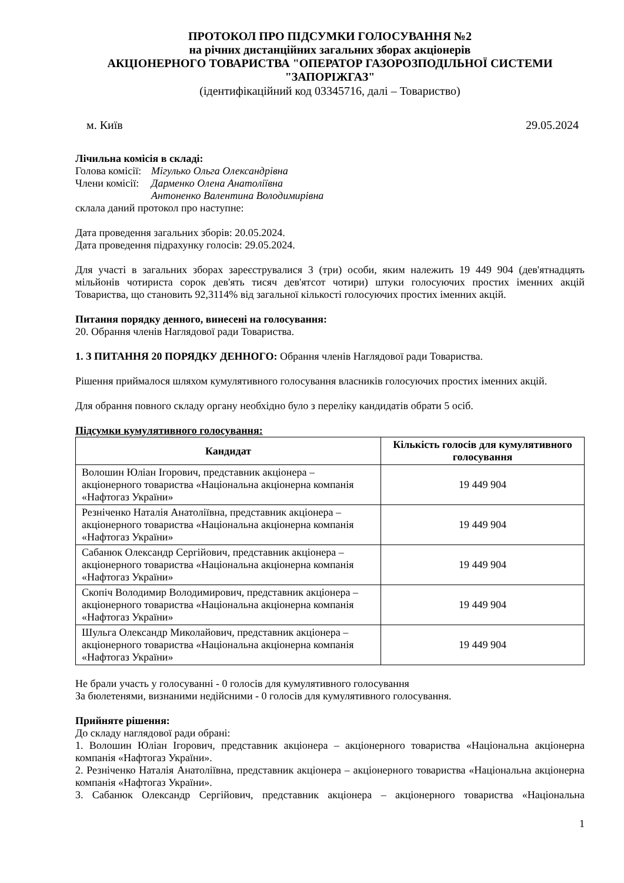ПРОТОКОЛ ПРО ПІДСУМКИ ГОЛОСУВАННЯ №2
на річних дистанційних загальних зборах акціонерів
АКЦІОНЕРНОГО ТОВАРИСТВА "ОПЕРАТОР ГАЗОРОЗПОДІЛЬНОЇ СИСТЕМИ "ЗАПОРІЖГАЗ"
(ідентифікаційний код 03345716, далі – Товариство)
м. Київ 29.05.2024
Лічильна комісія в складі:
Голова комісії: Мігулько Ольга Олександрівна
Члени комісії: Дарменко Олена Анатоліївна
Антоненко Валентина Володимирівна
склала даний протокол про наступне:
Дата проведення загальних зборів: 20.05.2024.
Дата проведення підрахунку голосів: 29.05.2024.
Для участі в загальних зборах зареєструвалися 3 (три) особи, яким належить 19 449 904 (дев'ятнадцять мільйонів чотириста сорок дев'ять тисяч дев'ятсот чотири) штуки голосуючих простих іменних акцій Товариства, що становить 92,3114% від загальної кількості голосуючих простих іменних акцій.
Питання порядку денного, винесені на голосування:
20. Обрання членів Наглядової ради Товариства.
1. З ПИТАННЯ 20 ПОРЯДКУ ДЕННОГО: Обрання членів Наглядової ради Товариства.
Рішення приймалося шляхом кумулятивного голосування власників голосуючих простих іменних акцій.
Для обрання повного складу органу необхідно було з переліку кандидатів обрати 5 осіб.
Підсумки кумулятивного голосування:
| Кандидат | Кількість голосів для кумулятивного голосування |
| --- | --- |
| Волошин Юліан Ігорович, представник акціонера – акціонерного товариства «Національна акціонерна компанія «Нафтогаз України» | 19 449 904 |
| Резніченко Наталія Анатоліївна, представник акціонера – акціонерного товариства «Національна акціонерна компанія «Нафтогаз України» | 19 449 904 |
| Сабанюк Олександр Сергійович, представник акціонера – акціонерного товариства «Національна акціонерна компанія «Нафтогаз України» | 19 449 904 |
| Скопіч Володимир Володимирович, представник акціонера – акціонерного товариства «Національна акціонерна компанія «Нафтогаз України» | 19 449 904 |
| Шульга Олександр Миколайович, представник акціонера – акціонерного товариства «Національна акціонерна компанія «Нафтогаз України» | 19 449 904 |
Не брали участь у голосуванні - 0 голосів для кумулятивного голосування
За бюлетенями, визнаними недійсними - 0 голосів для кумулятивного голосування.
Прийняте рішення:
До складу наглядової ради обрані:
1. Волошин Юліан Ігорович, представник акціонера – акціонерного товариства «Національна акціонерна компанія «Нафтогаз України».
2. Резніченко Наталія Анатоліївна, представник акціонера – акціонерного товариства «Національна акціонерна компанія «Нафтогаз України».
3. Сабанюк Олександр Сергійович, представник акціонера – акціонерного товариства «Національна
1